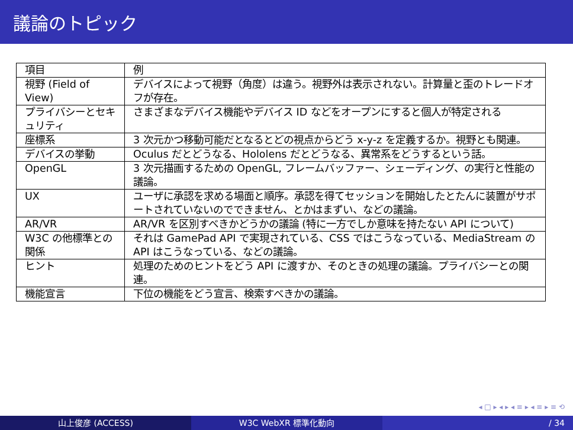議論のトピック
| 項目 | 例 |
| 視野 (Field of View) | デバイスによって視野（角度）は違う。視野外は表示されない。計算量と歪のトレードオフが存在。 |
| プライバシーとセキュリティ | さまざまなデバイス機能やデバイス ID などをオープンにすると個人が特定される |
| 座標系 | 3 次元かつ移動可能だとなるとどの視点からどう x-y-z を定義するか。視野とも関連。 |
| デバイスの挙動 | Oculus だとどうなる、Hololens だとどうなる、異常系をどうするという話。 |
| OpenGL | 3 次元描画するための OpenGL, フレームバッファー、シェーディング、の実行と性能の議論。 |
| UX | ユーザに承認を求める場面と順序。承認を得てセッションを開始したとたんに装置がサポートされていないのでできません、とかはまずい、などの議論。 |
| AR/VR | AR/VR を区別すべきかどうかの議論 (特に一方でしか意味を持たない API について) |
| W3C の他標準との関係 | それは GamePad API で実現されている、CSS ではこうなっている、MediaStream の API はこうなっている、などの議論。 |
| ヒント | 処理のためのヒントをどう API に渡すか、そのときの処理の議論。プライバシーとの関連。 |
| 機能宣言 | 下位の機能をどう宣言、検索すべきかの議論。 |
◂ □ ▸ ◂ ▸ ◂ ≡ ▸ ◂ ≡ ▸ ≡ ⟲
山上俊彦 (ACCESS) W3C WebXR 標準化動向 / 34